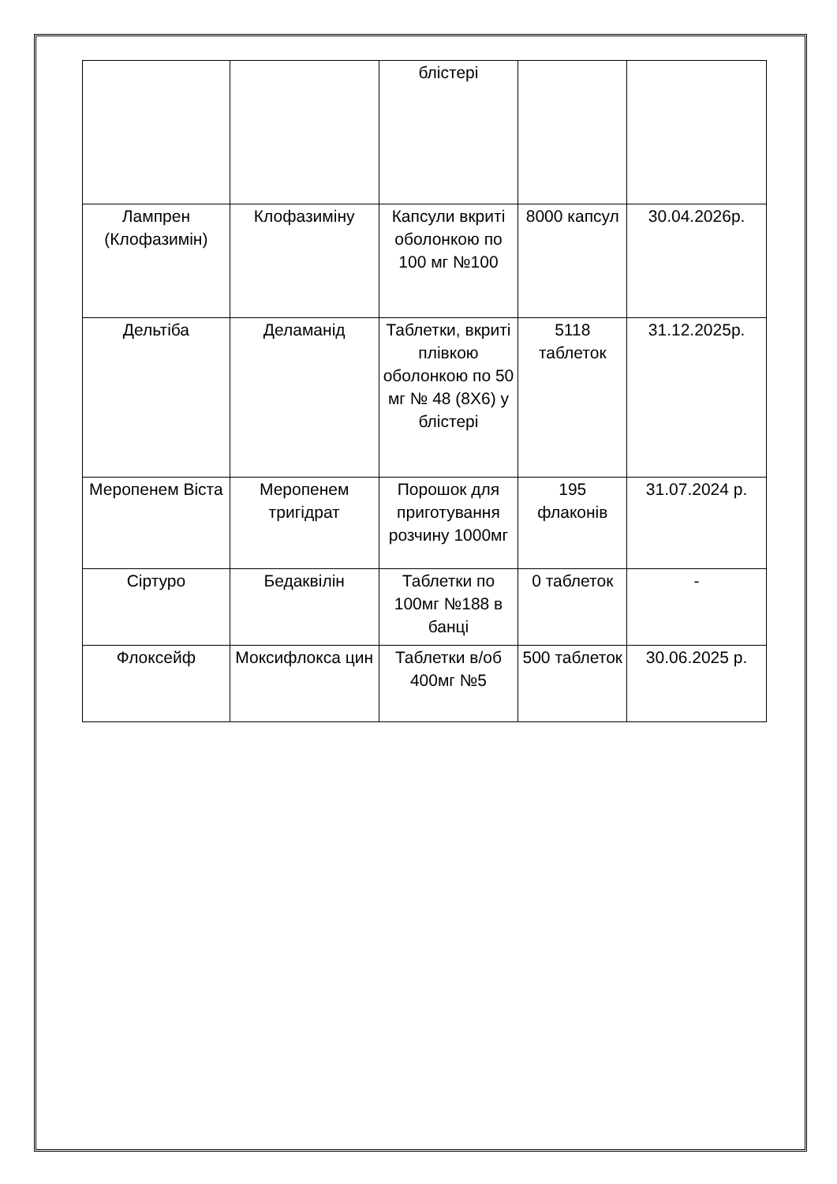| | | блістері | | |
| Лампрен (Клофазимін) | Клофазиміну | Капсули вкриті оболонкою по 100 мг №100 | 8000 капсул | 30.04.2026р. |
| Дельтіба | Деламанід | Таблетки, вкриті плівкою оболонкою по 50 мг № 48 (8Х6) у блістері | 5118 таблеток | 31.12.2025р. |
| Меропенем Віста | Меропенем тригідрат | Порошок для приготування розчину 1000мг | 195 флаконів | 31.07.2024 р. |
| Сіртуро | Бедаквілін | Таблетки по 100мг №188 в банці | 0 таблеток | - |
| Флоксейф | Моксифлокса цин | Таблетки в/об 400мг №5 | 500 таблеток | 30.06.2025 р. |